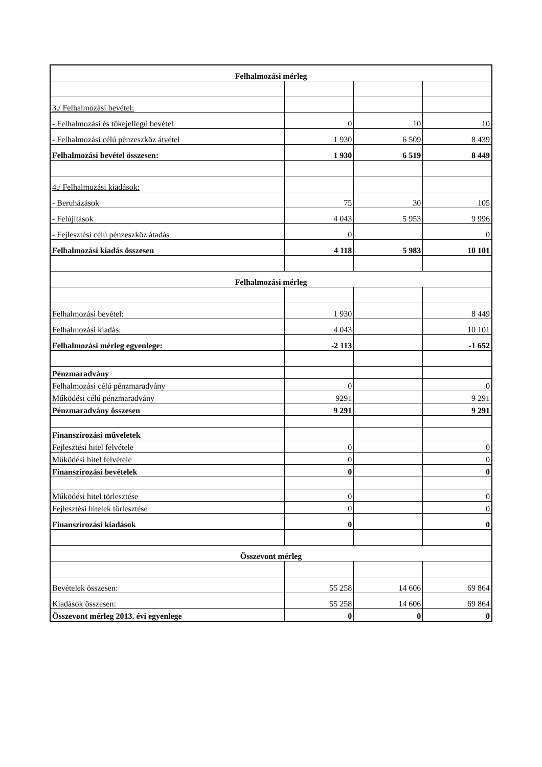| Felhalmozási mérleg | | | |
| 3./ Felhalmozási bevétel: | | | |
| - Felhalmozási és tőkejellegű bevétel | 0 | 10 | 10 |
| - Felhalmozási célú pénzeszköz átvétel | 1 930 | 6 509 | 8 439 |
| Felhalmozási bevétel összesen: | 1 930 | 6 519 | 8 449 |
| 4./ Felhalmozási kiadások: | | | |
| - Beruházások | 75 | 30 | 105 |
| - Felújítások | 4 043 | 5 953 | 9 996 |
| - Fejlesztési célú pénzeszköz átadás | 0 | | 0 |
| Felhalmozási kiadás összesen | 4 118 | 5 983 | 10 101 |
| Felhalmozási mérleg | | | |
| Felhalmozási bevétel: | 1 930 | | 8 449 |
| Felhalmozási kiadás: | 4 043 | | 10 101 |
| Felhalmozási mérleg egyenlege: | -2 113 | | -1 652 |
| Pénzmaradvány | | | |
| Felhalmozási célú pénzmaradvány | 0 | | 0 |
| Működési célú pénzmaradvány | 9291 | | 9 291 |
| Pénzmaradvány összesen | 9 291 | | 9 291 |
| Finanszírozási műveletek | | | |
| Fejlesztési hitel felvétele | 0 | | 0 |
| Működési hitel felvétele | 0 | | 0 |
| Finanszírozási bevételek | 0 | | 0 |
| Működési hitel törlesztése | 0 | | 0 |
| Fejlesztési hitelek törlesztése | 0 | | 0 |
| Finanszírozási kiadások | 0 | | 0 |
| Összevont mérleg | | | |
| Bevételek összesen: | 55 258 | 14 606 | 69 864 |
| Kiadások összesen: | 55 258 | 14 606 | 69 864 |
| Összevont mérleg 2013. évi egyenlege | 0 | 0 | 0 |